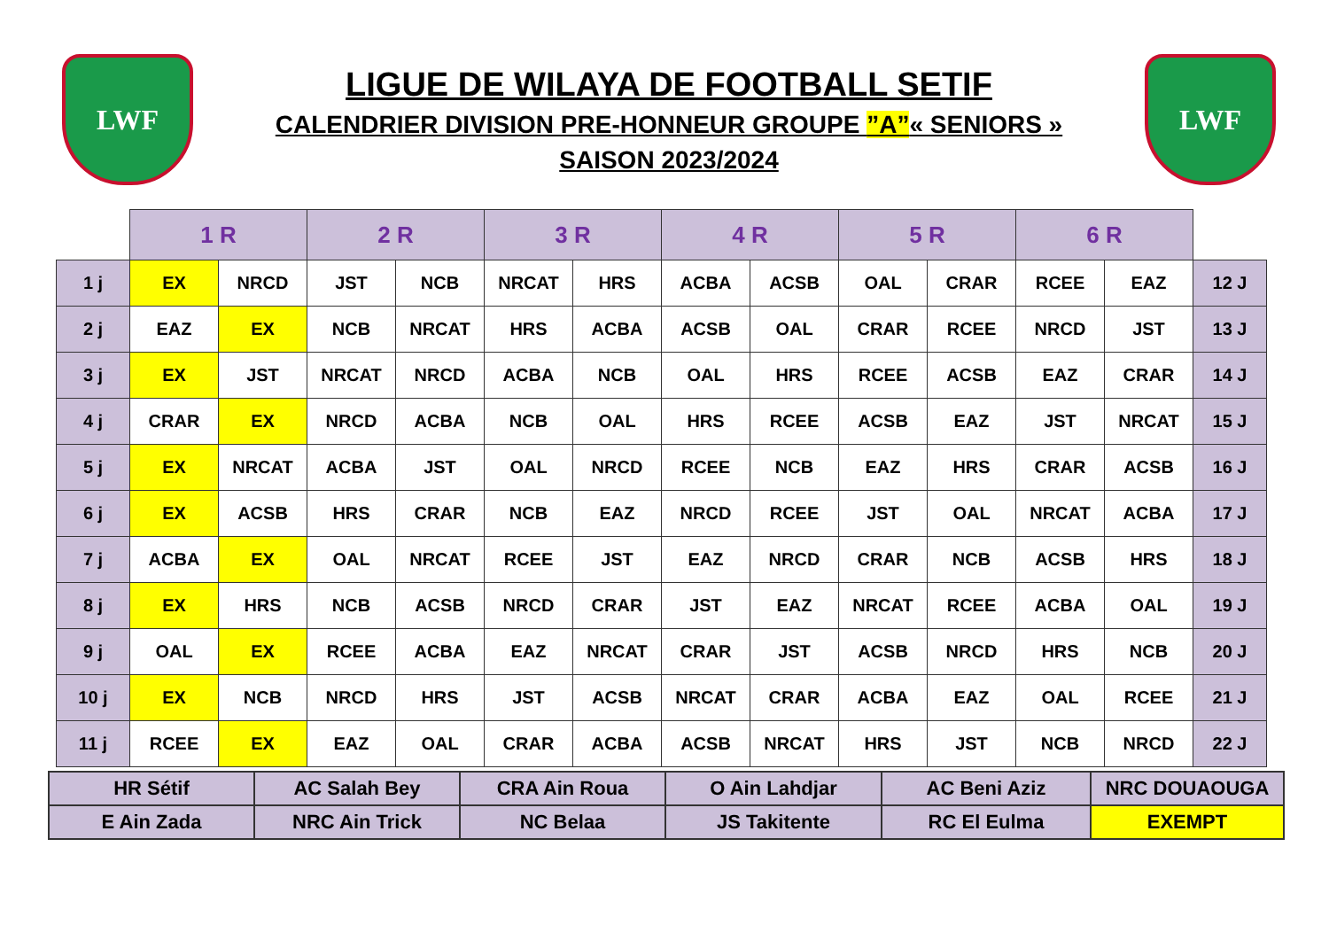LWF
LIGUE DE WILAYA DE FOOTBALL SETIF
CALENDRIER DIVISION PRE-HONNEUR GROUPE ”A”« SENIORS »
SAISON 2023/2024
LWF
| | 1 R | | 2 R | | 3 R | | 4 R | | 5 R | | 6 R | | |
| --- | --- | --- | --- | --- | --- | --- | --- | --- | --- | --- | --- | --- | --- |
| 1 j | EX | NRCD | JST | NCB | NRCAT | HRS | ACBA | ACSB | OAL | CRAR | RCEE | EAZ | 12 J |
| 2 j | EAZ | EX | NCB | NRCAT | HRS | ACBA | ACSB | OAL | CRAR | RCEE | NRCD | JST | 13 J |
| 3 j | EX | JST | NRCAT | NRCD | ACBA | NCB | OAL | HRS | RCEE | ACSB | EAZ | CRAR | 14 J |
| 4 j | CRAR | EX | NRCD | ACBA | NCB | OAL | HRS | RCEE | ACSB | EAZ | JST | NRCAT | 15 J |
| 5 j | EX | NRCAT | ACBA | JST | OAL | NRCD | RCEE | NCB | EAZ | HRS | CRAR | ACSB | 16 J |
| 6 j | EX | ACSB | HRS | CRAR | NCB | EAZ | NRCD | RCEE | JST | OAL | NRCAT | ACBA | 17 J |
| 7 j | ACBA | EX | OAL | NRCAT | RCEE | JST | EAZ | NRCD | CRAR | NCB | ACSB | HRS | 18 J |
| 8 j | EX | HRS | NCB | ACSB | NRCD | CRAR | JST | EAZ | NRCAT | RCEE | ACBA | OAL | 19 J |
| 9 j | OAL | EX | RCEE | ACBA | EAZ | NRCAT | CRAR | JST | ACSB | NRCD | HRS | NCB | 20 J |
| 10 j | EX | NCB | NRCD | HRS | JST | ACSB | NRCAT | CRAR | ACBA | EAZ | OAL | RCEE | 21 J |
| 11 j | RCEE | EX | EAZ | OAL | CRAR | ACBA | ACSB | NRCAT | HRS | JST | NCB | NRCD | 22 J |
| HR Sétif | AC Salah Bey | CRA Ain Roua | O Ain Lahdjar | AC Beni Aziz | NRC DOUAOUGA |
| E Ain Zada | NRC Ain Trick | NC Belaa | JS Takitente | RC El Eulma | EXEMPT |